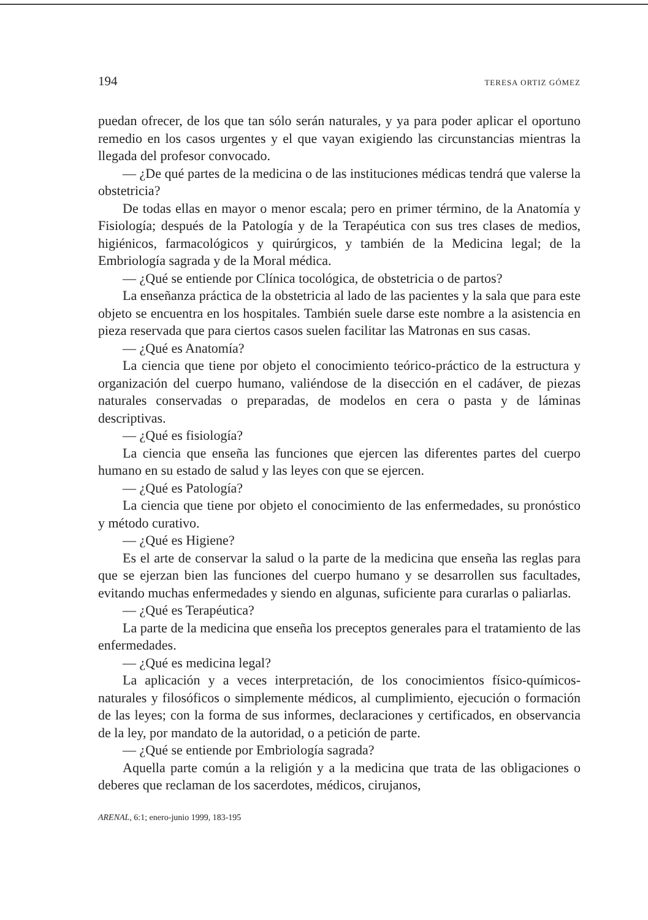194 TERESA ORTIZ GÓMEZ
puedan ofrecer, de los que tan sólo serán naturales, y ya para poder aplicar el oportuno remedio en los casos urgentes y el que vayan exigiendo las circunstancias mientras la llegada del profesor convocado.
— ¿De qué partes de la medicina o de las instituciones médicas tendrá que valerse la obstetricia?
De todas ellas en mayor o menor escala; pero en primer término, de la Anatomía y Fisiología; después de la Patología y de la Terapéutica con sus tres clases de medios, higiénicos, farmacológicos y quirúrgicos, y también de la Medicina legal; de la Embriología sagrada y de la Moral médica.
— ¿Qué se entiende por Clínica tocológica, de obstetricia o de partos?
La enseñanza práctica de la obstetricia al lado de las pacientes y la sala que para este objeto se encuentra en los hospitales. También suele darse este nombre a la asistencia en pieza reservada que para ciertos casos suelen facilitar las Matronas en sus casas.
— ¿Qué es Anatomía?
La ciencia que tiene por objeto el conocimiento teórico-práctico de la estructura y organización del cuerpo humano, valiéndose de la disección en el cadáver, de piezas naturales conservadas o preparadas, de modelos en cera o pasta y de láminas descriptivas.
— ¿Qué es fisiología?
La ciencia que enseña las funciones que ejercen las diferentes partes del cuerpo humano en su estado de salud y las leyes con que se ejercen.
— ¿Qué es Patología?
La ciencia que tiene por objeto el conocimiento de las enfermedades, su pronóstico y método curativo.
— ¿Qué es Higiene?
Es el arte de conservar la salud o la parte de la medicina que enseña las reglas para que se ejerzan bien las funciones del cuerpo humano y se desarrollen sus facultades, evitando muchas enfermedades y siendo en algunas, suficiente para curarlas o paliarlas.
— ¿Qué es Terapéutica?
La parte de la medicina que enseña los preceptos generales para el tratamiento de las enfermedades.
— ¿Qué es medicina legal?
La aplicación y a veces interpretación, de los conocimientos físico-químicos-naturales y filosóficos o simplemente médicos, al cumplimiento, ejecución o formación de las leyes; con la forma de sus informes, declaraciones y certificados, en observancia de la ley, por mandato de la autoridad, o a petición de parte.
— ¿Qué se entiende por Embriología sagrada?
Aquella parte común a la religión y a la medicina que trata de las obligaciones o deberes que reclaman de los sacerdotes, médicos, cirujanos,
ARENAL, 6:1; enero-junio 1999, 183-195